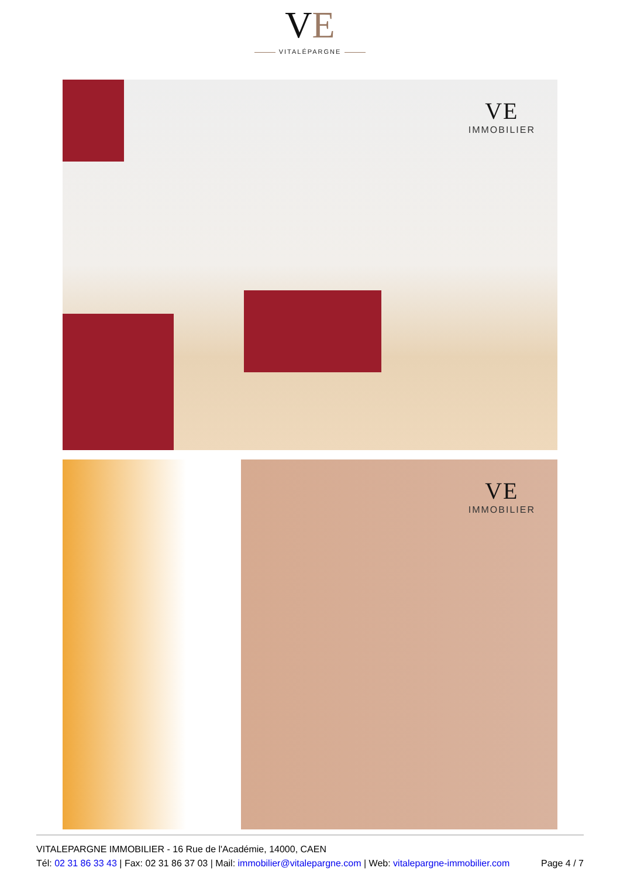VE
VITALÉPARGNE
VE
IMMOBILIER
VE
IMMOBILIER
VITALEPARGNE IMMOBILIER - 16 Rue de l'Académie, 14000, CAEN
Tél: 02 31 86 33 43 | Fax: 02 31 86 37 03 | Mail: immobilier@vitalepargne.com | Web: vitalepargne-immobilier.com
Page 4 / 7